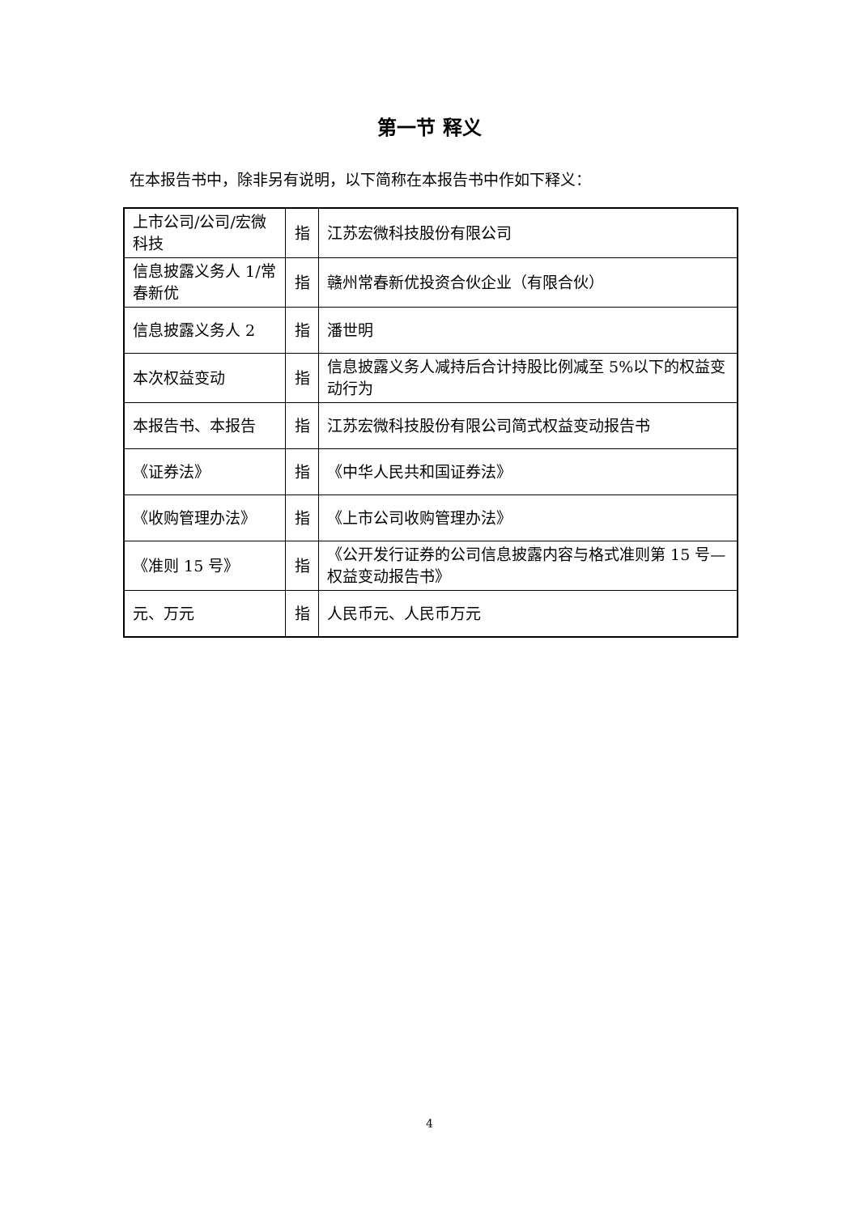第一节 释义
在本报告书中，除非另有说明，以下简称在本报告书中作如下释义：
| 上市公司/公司/宏微科技 | 指 | 江苏宏微科技股份有限公司 |
| 信息披露义务人 1/常春新优 | 指 | 赣州常春新优投资合伙企业（有限合伙） |
| 信息披露义务人 2 | 指 | 潘世明 |
| 本次权益变动 | 指 | 信息披露义务人减持后合计持股比例减至 5%以下的权益变动行为 |
| 本报告书、本报告 | 指 | 江苏宏微科技股份有限公司简式权益变动报告书 |
| 《证券法》 | 指 | 《中华人民共和国证券法》 |
| 《收购管理办法》 | 指 | 《上市公司收购管理办法》 |
| 《准则 15 号》 | 指 | 《公开发行证券的公司信息披露内容与格式准则第 15 号—权益变动报告书》 |
| 元、万元 | 指 | 人民币元、人民币万元 |
4